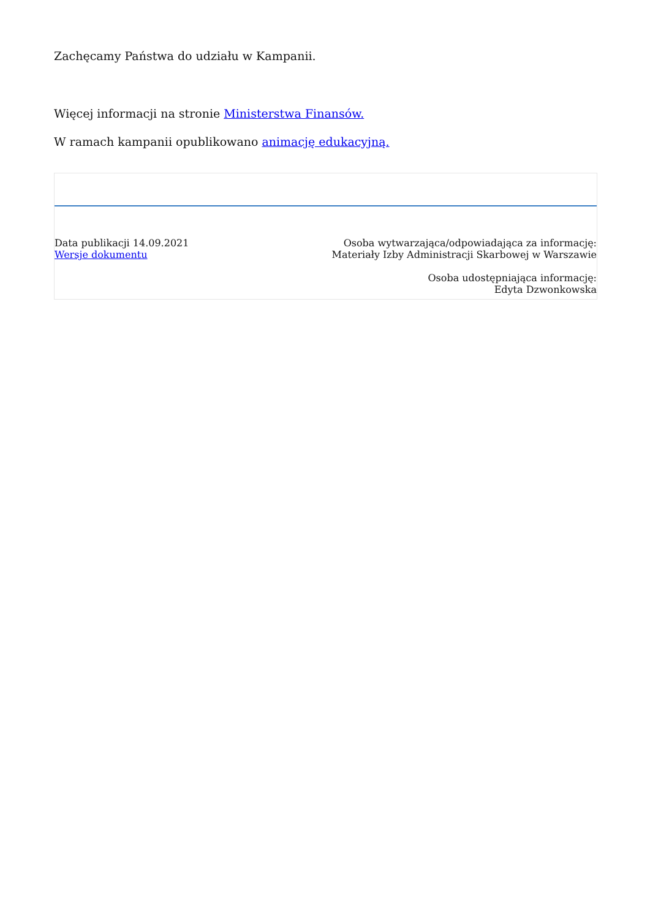Zachęcamy Państwa do udziału w Kampanii.
Więcej informacji na stronie Ministerstwa Finansów.
W ramach kampanii opublikowano animację edukacyjną.
Data publikacji 14.09.2021
Wersje dokumentu
Osoba wytwarzająca/odpowiadająca za informację:
Materiały Izby Administracji Skarbowej w Warszawie
Osoba udostępniająca informację:
Edyta Dzwonkowska